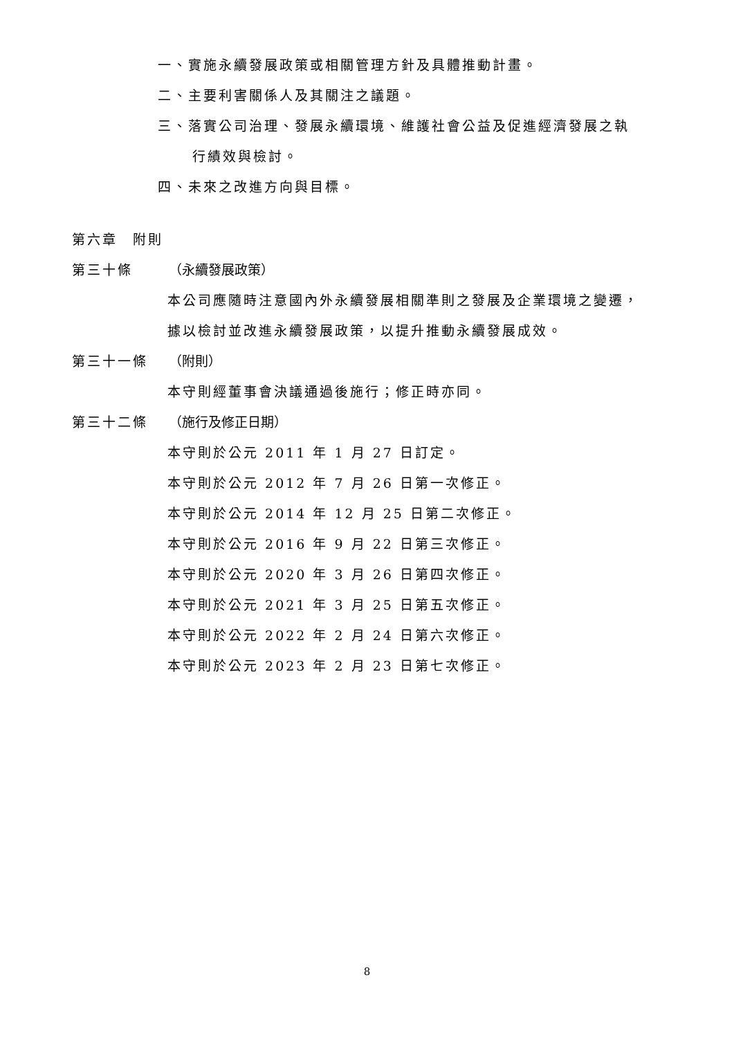一、實施永續發展政策或相關管理方針及具體推動計畫。
二、主要利害關係人及其關注之議題。
三、落實公司治理、發展永續環境、維護社會公益及促進經濟發展之執
行績效與檢討。
四、未來之改進方向與目標。
第六章　附則
第三十條 （永續發展政策）
本公司應隨時注意國內外永續發展相關準則之發展及企業環境之變遷，
據以檢討並改進永續發展政策，以提升推動永續發展成效。
第三十一條 （附則）
本守則經董事會決議通過後施行；修正時亦同。
第三十二條 （施行及修正日期）
本守則於公元 2011 年 1 月 27 日訂定。
本守則於公元 2012 年 7 月 26 日第一次修正。
本守則於公元 2014 年 12 月 25 日第二次修正。
本守則於公元 2016 年 9 月 22 日第三次修正。
本守則於公元 2020 年 3 月 26 日第四次修正。
本守則於公元 2021 年 3 月 25 日第五次修正。
本守則於公元 2022 年 2 月 24 日第六次修正。
本守則於公元 2023 年 2 月 23 日第七次修正。
8